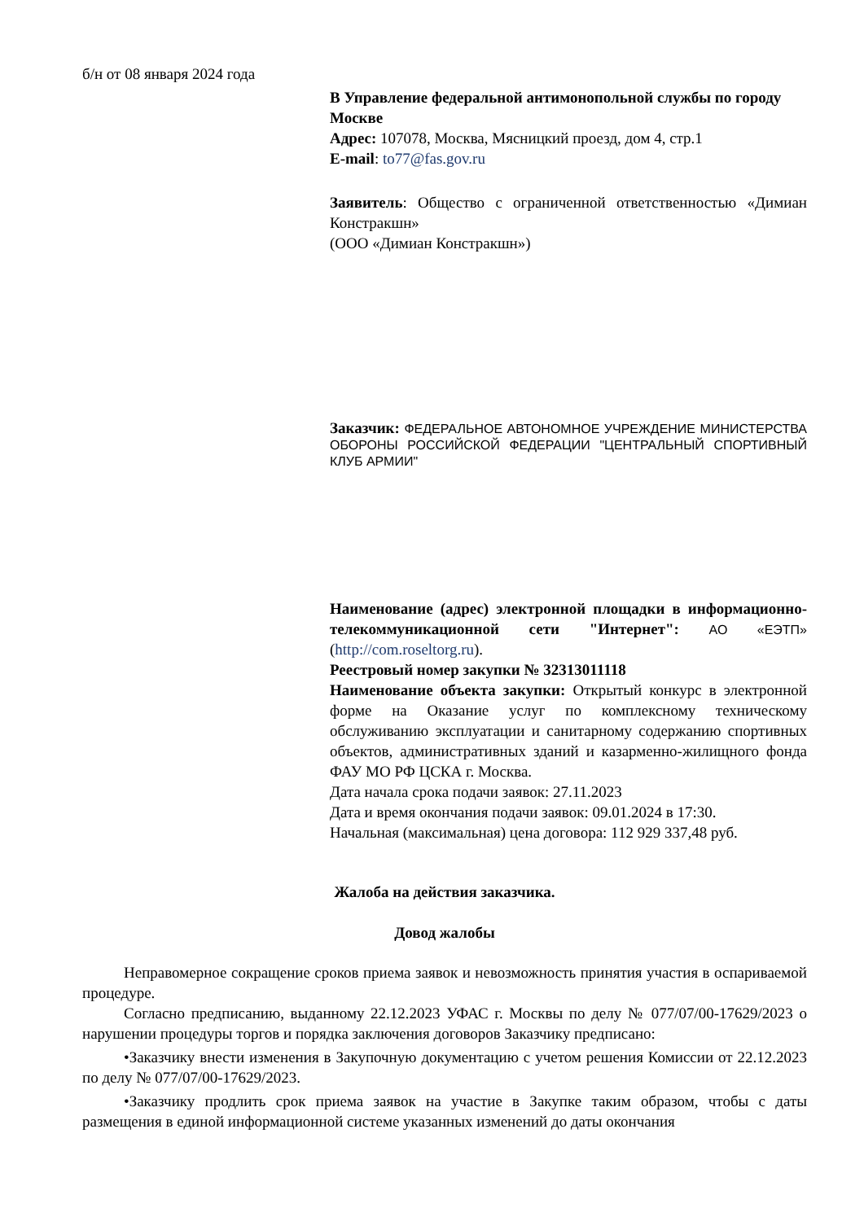б/н от 08 января 2024 года
В Управление федеральной антимонопольной службы по городу Москве
Адрес: 107078, Москва, Мясницкий проезд, дом 4, стр.1
E-mail: to77@fas.gov.ru
Заявитель: Общество с ограниченной ответственностью «Димиан Констракшн»
(ООО «Димиан Констракшн»)
Заказчик: ФЕДЕРАЛЬНОЕ АВТОНОМНОЕ УЧРЕЖДЕНИЕ МИНИСТЕРСТВА ОБОРОНЫ РОССИЙСКОЙ ФЕДЕРАЦИИ "ЦЕНТРАЛЬНЫЙ СПОРТИВНЫЙ КЛУБ АРМИИ"
Наименование (адрес) электронной площадки в информационно-телекоммуникационной сети "Интернет": АО «ЕЭТП» (http://com.roseltorg.ru).
Реестровый номер закупки № 32313011118
Наименование объекта закупки: Открытый конкурс в электронной форме на Оказание услуг по комплексному техническому обслуживанию эксплуатации и санитарному содержанию спортивных объектов, административных зданий и казарменно-жилищного фонда ФАУ МО РФ ЦСКА г. Москва.
Дата начала срока подачи заявок: 27.11.2023
Дата и время окончания подачи заявок: 09.01.2024 в 17:30.
Начальная (максимальная) цена договора: 112 929 337,48 руб.
Жалоба на действия заказчика.
Довод жалобы
Неправомерное сокращение сроков приема заявок и невозможность принятия участия в оспариваемой процедуре.
Согласно предписанию, выданному 22.12.2023 УФАС г. Москвы по делу № 077/07/00-17629/2023 о нарушении процедуры торгов и порядка заключения договоров Заказчику предписано:
•Заказчику внести изменения в Закупочную документацию с учетом решения Комиссии от 22.12.2023 по делу № 077/07/00-17629/2023.
•Заказчику продлить срок приема заявок на участие в Закупке таким образом, чтобы с даты размещения в единой информационной системе указанных изменений до даты окончания